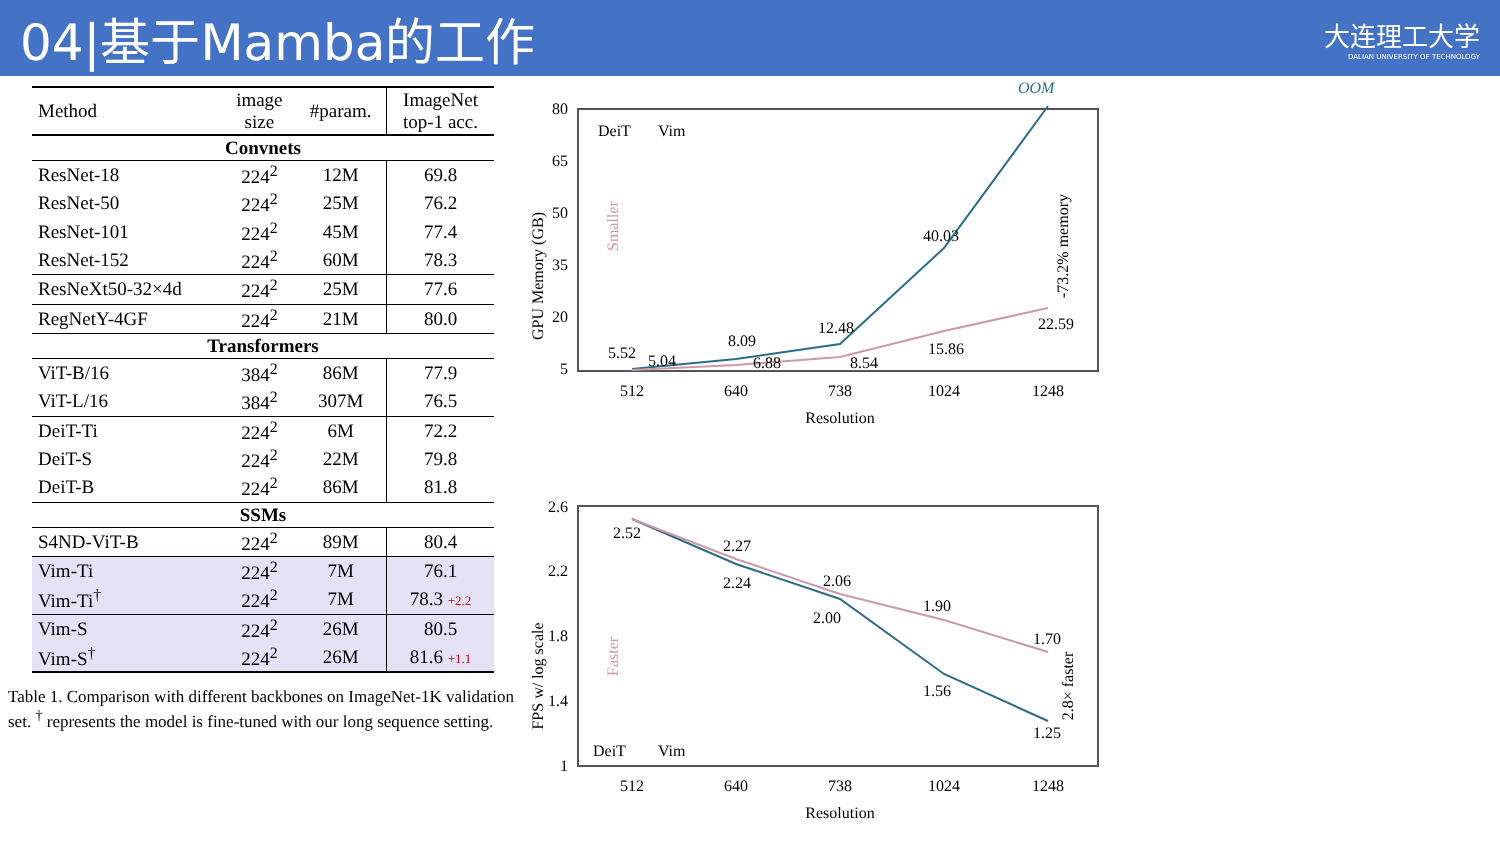04|基于Mamba的工作
大连理工大学
DALIAN UNIVERSITY OF TECHNOLOGY
| Method | image size | #param. | ImageNet top-1 acc. |
| --- | --- | --- | --- |
| Convnets | | | |
| ResNet-18 | 224<sup>2</sup> | 12M | 69.8 |
| ResNet-50 | 224<sup>2</sup> | 25M | 76.2 |
| ResNet-101 | 224<sup>2</sup> | 45M | 77.4 |
| ResNet-152 | 224<sup>2</sup> | 60M | 78.3 |
| ResNeXt50-32×4d | 224<sup>2</sup> | 25M | 77.6 |
| RegNetY-4GF | 224<sup>2</sup> | 21M | 80.0 |
| Transformers | | | |
| ViT-B/16 | 384<sup>2</sup> | 86M | 77.9 |
| ViT-L/16 | 384<sup>2</sup> | 307M | 76.5 |
| DeiT-Ti | 224<sup>2</sup> | 6M | 72.2 |
| DeiT-S | 224<sup>2</sup> | 22M | 79.8 |
| DeiT-B | 224<sup>2</sup> | 86M | 81.8 |
| SSMs | | | |
| S4ND-ViT-B | 224<sup>2</sup> | 89M | 80.4 |
| Vim-Ti | 224<sup>2</sup> | 7M | 76.1 |
| Vim-Ti<sup>†</sup> | 224<sup>2</sup> | 7M | 78.3 +2.2 |
| Vim-S | 224<sup>2</sup> | 26M | 80.5 |
| Vim-S<sup>†</sup> | 224<sup>2</sup> | 26M | 81.6 +1.1 |
Table 1. Comparison with different backbones on ImageNet-1K validation set. <sup>†</sup> represents the model is fine-tuned with our long sequence setting.
GPU Memory (GB)
80
65
50
35
20
5
8.09
12.48
40.03
OOM
5.52
5.04
6.88
8.54
15.86
22.59
DeiT
Vim
-73.2% memory
Smaller
512
640
738
1024
1248
Resolution
FPS w/ log scale
2.6
2.2
1.8
1.4
1
2.52
2.27
2.24
2.06
2.00
1.90
1.56
1.70
1.25
DeiT
Vim
2.8× faster
Faster
512
640
738
1024
1248
Resolution